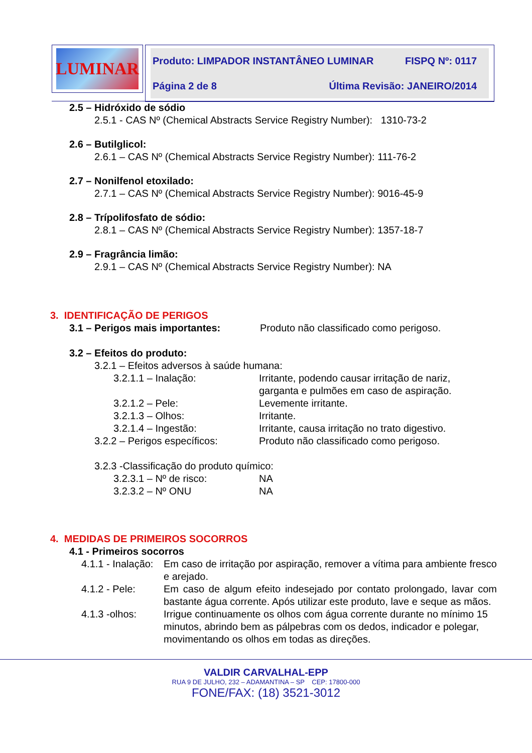LUMINAR
Produto: LIMPADOR INSTANTÂNEO LUMINAR FISPQ Nº: 0117
Página 2 de 8 Última Revisão: JANEIRO/2014
2.5 – Hidróxido de sódio
2.5.1 - CAS Nº (Chemical Abstracts Service Registry Number): 1310-73-2
2.6 – Butilglicol:
2.6.1 – CAS Nº (Chemical Abstracts Service Registry Number): 111-76-2
2.7 – Nonilfenol etoxilado:
2.7.1 – CAS Nº (Chemical Abstracts Service Registry Number): 9016-45-9
2.8 – Trípolifosfato de sódio:
2.8.1 – CAS Nº (Chemical Abstracts Service Registry Number): 1357-18-7
2.9 – Fragrância limão:
2.9.1 – CAS Nº (Chemical Abstracts Service Registry Number): NA
3. IDENTIFICAÇÃO DE PERIGOS
3.1 – Perigos mais importantes: Produto não classificado como perigoso.
3.2 – Efeitos do produto:
3.2.1 – Efeitos adversos à saúde humana:
3.2.1.1 – Inalação: Irritante, podendo causar irritação de nariz,
garganta e pulmões em caso de aspiração.
3.2.1.2 – Pele: Levemente irritante.
3.2.1.3 – Olhos: Irritante.
3.2.1.4 – Ingestão: Irritante, causa irritação no trato digestivo.
3.2.2 – Perigos específicos: Produto não classificado como perigoso.
3.2.3 -Classificação do produto químico:
3.2.3.1 – Nº de risco: NA
3.2.3.2 – Nº ONU NA
4. MEDIDAS DE PRIMEIROS SOCORROS
4.1 - Primeiros socorros
4.1.1 - Inalação: Em caso de irritação por aspiração, remover a vítima para ambiente fresco e arejado.
4.1.2 - Pele: Em caso de algum efeito indesejado por contato prolongado, lavar com bastante água corrente. Após utilizar este produto, lave e seque as mãos.
4.1.3 -olhos: Irrigue continuamente os olhos com água corrente durante no mínimo 15 minutos, abrindo bem as pálpebras com os dedos, indicador e polegar, movimentando os olhos em todas as direções.
VALDIR CARVALHAL-EPP
RUA 9 DE JULHO, 232 – ADAMANTINA – SP CEP: 17800-000
FONE/FAX: (18) 3521-3012